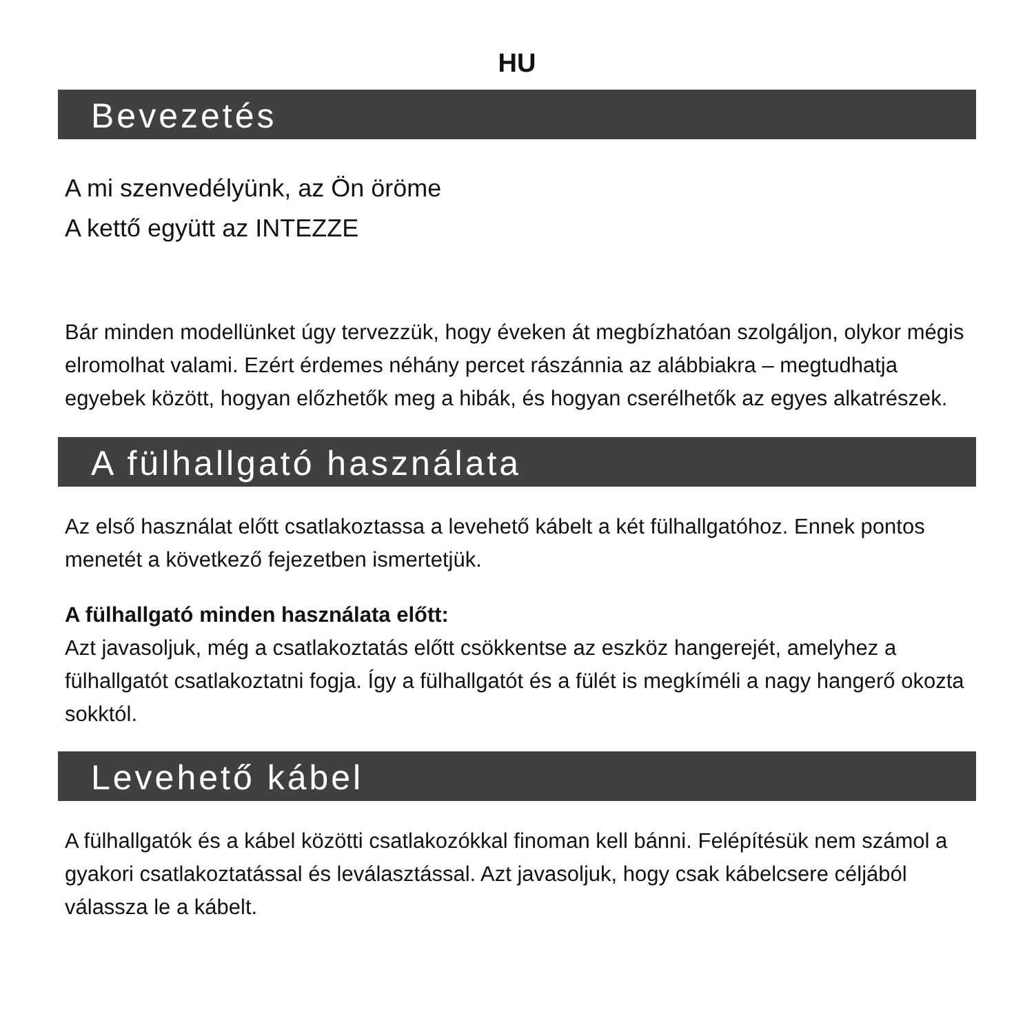HU
Bevezetés
A mi szenvedélyünk, az Ön öröme
A kettő együtt az INTEZZE
Bár minden modellünket úgy tervezzük, hogy éveken át megbízhatóan szolgáljon, olykor mégis elromolhat valami. Ezért érdemes néhány percet rászánnia az alábbiakra – megtudhatja egyebek között, hogyan előzhetők meg a hibák, és hogyan cserélhetők az egyes alkatrészek.
A fülhallgató használata
Az első használat előtt csatlakoztassa a levehető kábelt a két fülhallgatóhoz. Ennek pontos menetét a következő fejezetben ismertetjük.
A fülhallgató minden használata előtt:
Azt javasoljuk, még a csatlakoztatás előtt csökkentse az eszköz hangerejét, amelyhez a fülhallgatót csatlakoztatni fogja. Így a fülhallgatót és a fülét is megkíméli a nagy hangerő okozta sokktól.
Levehető kábel
A fülhallgatók és a kábel közötti csatlakozókkal finoman kell bánni. Felépítésük nem számol a gyakori csatlakoztatással és leválasztással. Azt javasoljuk, hogy csak kábelcsere céljából válassza le a kábelt.